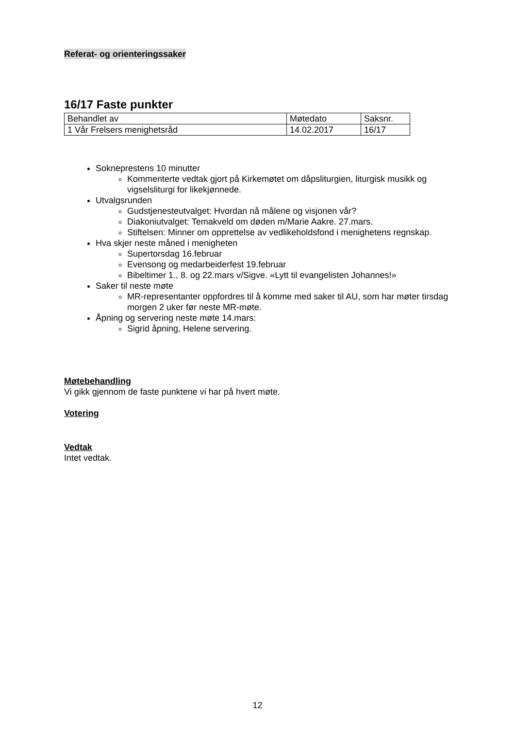Referat- og orienteringssaker
16/17 Faste punkter
| Behandlet av | Møtedato | Saksnr. |
| 1 Vår Frelsers menighetsråd | 14.02.2017 | 16/17 |
Sokneprestens 10 minutter
Kommenterte vedtak gjort på Kirkemøtet om dåpsliturgien, liturgisk musikk og vigselsliturgi for likekjønnede.
Utvalgsrunden
Gudstjenesteutvalget: Hvordan nå målene og visjonen vår?
Diakoniutvalget: Temakveld om døden m/Marie Aakre. 27.mars.
Stiftelsen: Minner om opprettelse av vedlikeholdsfond i menighetens regnskap.
Hva skjer neste måned i menigheten
Supertorsdag 16.februar
Evensong og medarbeiderfest 19.februar
Bibeltimer 1., 8. og 22.mars v/Sigve. «Lytt til evangelisten Johannes!»
Saker til neste møte
MR-representanter oppfordres til å komme med saker til AU, som har møter tirsdag morgen 2 uker før neste MR-møte.
Åpning og servering neste møte 14.mars:
Sigrid åpning, Helene servering.
Møtebehandling
Vi gikk gjennom de faste punktene vi har på hvert møte.
Votering
Vedtak
Intet vedtak.
12